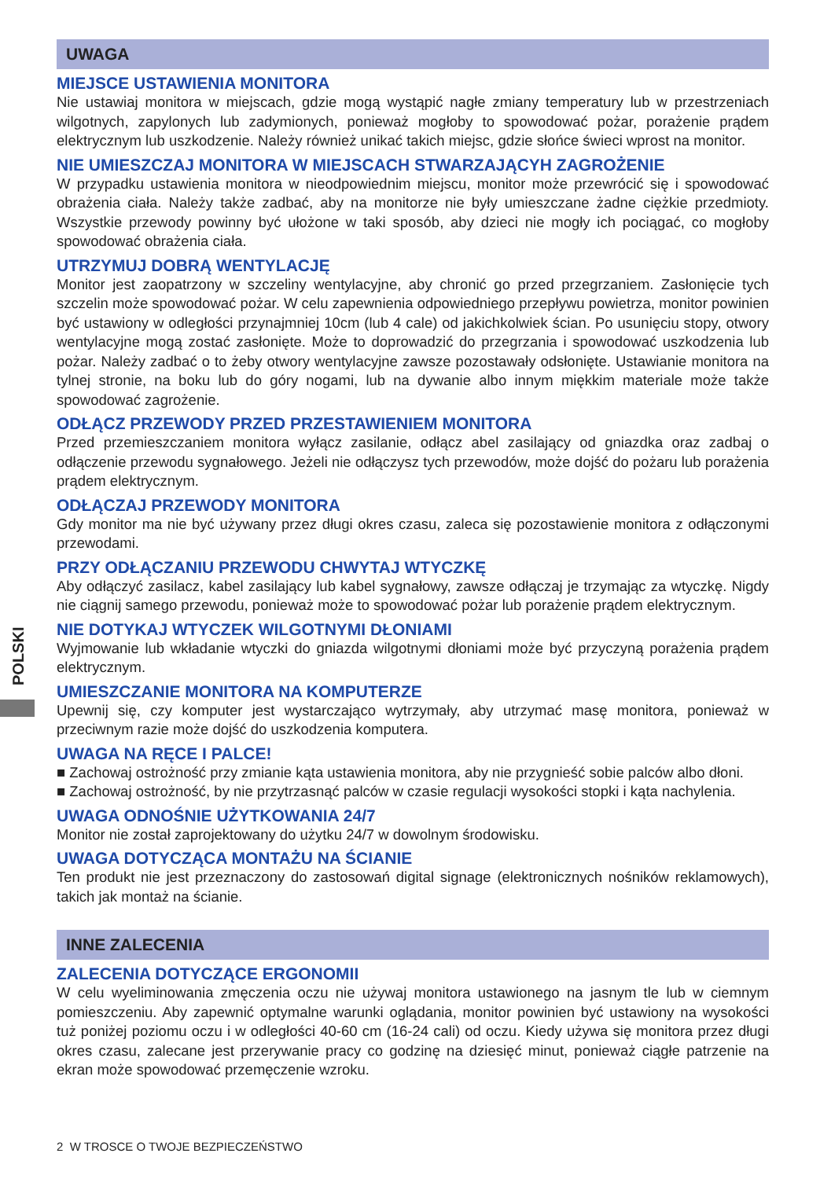POLSKI
UWAGA
MIEJSCE USTAWIENIA MONITORA
Nie ustawiaj monitora w miejscach, gdzie mogą wystąpić nagłe zmiany temperatury lub w przestrzeniach wilgotnych, zapylonych lub zadymionych, ponieważ mogłoby to spowodować pożar, porażenie prądem elektrycznym lub uszkodzenie. Należy również unikać takich miejsc, gdzie słońce świeci wprost na monitor.
NIE UMIESZCZAJ MONITORA W MIEJSCACH STWARZAJĄCYH ZAGROŻENIE
W przypadku ustawienia monitora w nieodpowiednim miejscu, monitor może przewrócić się i spowodować obrażenia ciała. Należy także zadbać, aby na monitorze nie były umieszczane żadne ciężkie przedmioty. Wszystkie przewody powinny być ułożone w taki sposób, aby dzieci nie mogły ich pociągać, co mogłoby spowodować obrażenia ciała.
UTRZYMUJ DOBRĄ WENTYLACJĘ
Monitor jest zaopatrzony w szczeliny wentylacyjne, aby chronić go przed przegrzaniem. Zasłonięcie tych szczelin może spowodować pożar. W celu zapewnienia odpowiedniego przepływu powietrza, monitor powinien być ustawiony w odległości przynajmniej 10cm (lub 4 cale) od jakichkolwiek ścian. Po usunięciu stopy, otwory wentylacyjne mogą zostać zasłonięte. Może to doprowadzić do przegrzania i spowodować uszkodzenia lub pożar. Należy zadbać o to żeby otwory wentylacyjne zawsze pozostawały odsłonięte. Ustawianie monitora na tylnej stronie, na boku lub do góry nogami, lub na dywanie albo innym miękkim materiale może także spowodować zagrożenie.
ODŁĄCZ PRZEWODY PRZED PRZESTAWIENIEM MONITORA
Przed przemieszczaniem monitora wyłącz zasilanie, odłącz abel zasilający od gniazdka oraz zadbaj o odłączenie przewodu sygnałowego. Jeżeli nie odłączysz tych przewodów, może dojść do pożaru lub porażenia prądem elektrycznym.
ODŁĄCZAJ PRZEWODY MONITORA
Gdy monitor ma nie być używany przez długi okres czasu, zaleca się pozostawienie monitora z odłączonymi przewodami.
PRZY ODŁĄCZANIU PRZEWODU CHWYTAJ WTYCZKĘ
Aby odłączyć zasilacz, kabel zasilający lub kabel sygnałowy, zawsze odłączaj je trzymając za wtyczkę. Nigdy nie ciągnij samego przewodu, ponieważ może to spowodować pożar lub porażenie prądem elektrycznym.
NIE DOTYKAJ WTYCZEK WILGOTNYMI DŁONIAMI
Wyjmowanie lub wkładanie wtyczki do gniazda wilgotnymi dłoniami może być przyczyną porażenia prądem elektrycznym.
UMIESZCZANIE MONITORA NA KOMPUTERZE
Upewnij się, czy komputer jest wystarczająco wytrzymały, aby utrzymać masę monitora, ponieważ w przeciwnym razie może dojść do uszkodzenia komputera.
UWAGA NA RĘCE I PALCE!
■ Zachowaj ostrożność przy zmianie kąta ustawienia monitora, aby nie przygnieść sobie palców albo dłoni.
■ Zachowaj ostrożność, by nie przytrzasnąć palców w czasie regulacji wysokości stopki i kąta nachylenia.
UWAGA ODNOŚNIE UŻYTKOWANIA 24/7
Monitor nie został zaprojektowany do użytku 24/7 w dowolnym środowisku.
UWAGA DOTYCZĄCA MONTAŻU NA ŚCIANIE
Ten produkt nie jest przeznaczony do zastosowań digital signage (elektronicznych nośników reklamowych), takich jak montaż na ścianie.
INNE ZALECENIA
ZALECENIA DOTYCZĄCE ERGONOMII
W celu wyeliminowania zmęczenia oczu nie używaj monitora ustawionego na jasnym tle lub w ciemnym pomieszczeniu. Aby zapewnić optymalne warunki oglądania, monitor powinien być ustawiony na wysokości tuż poniżej poziomu oczu i w odległości 40-60 cm (16-24 cali) od oczu. Kiedy używa się monitora przez długi okres czasu, zalecane jest przerywanie pracy co godzinę na dziesięć minut, ponieważ ciągłe patrzenie na ekran może spowodować przemęczenie wzroku.
2 W TROSCE O TWOJE BEZPIECZEŃSTWO